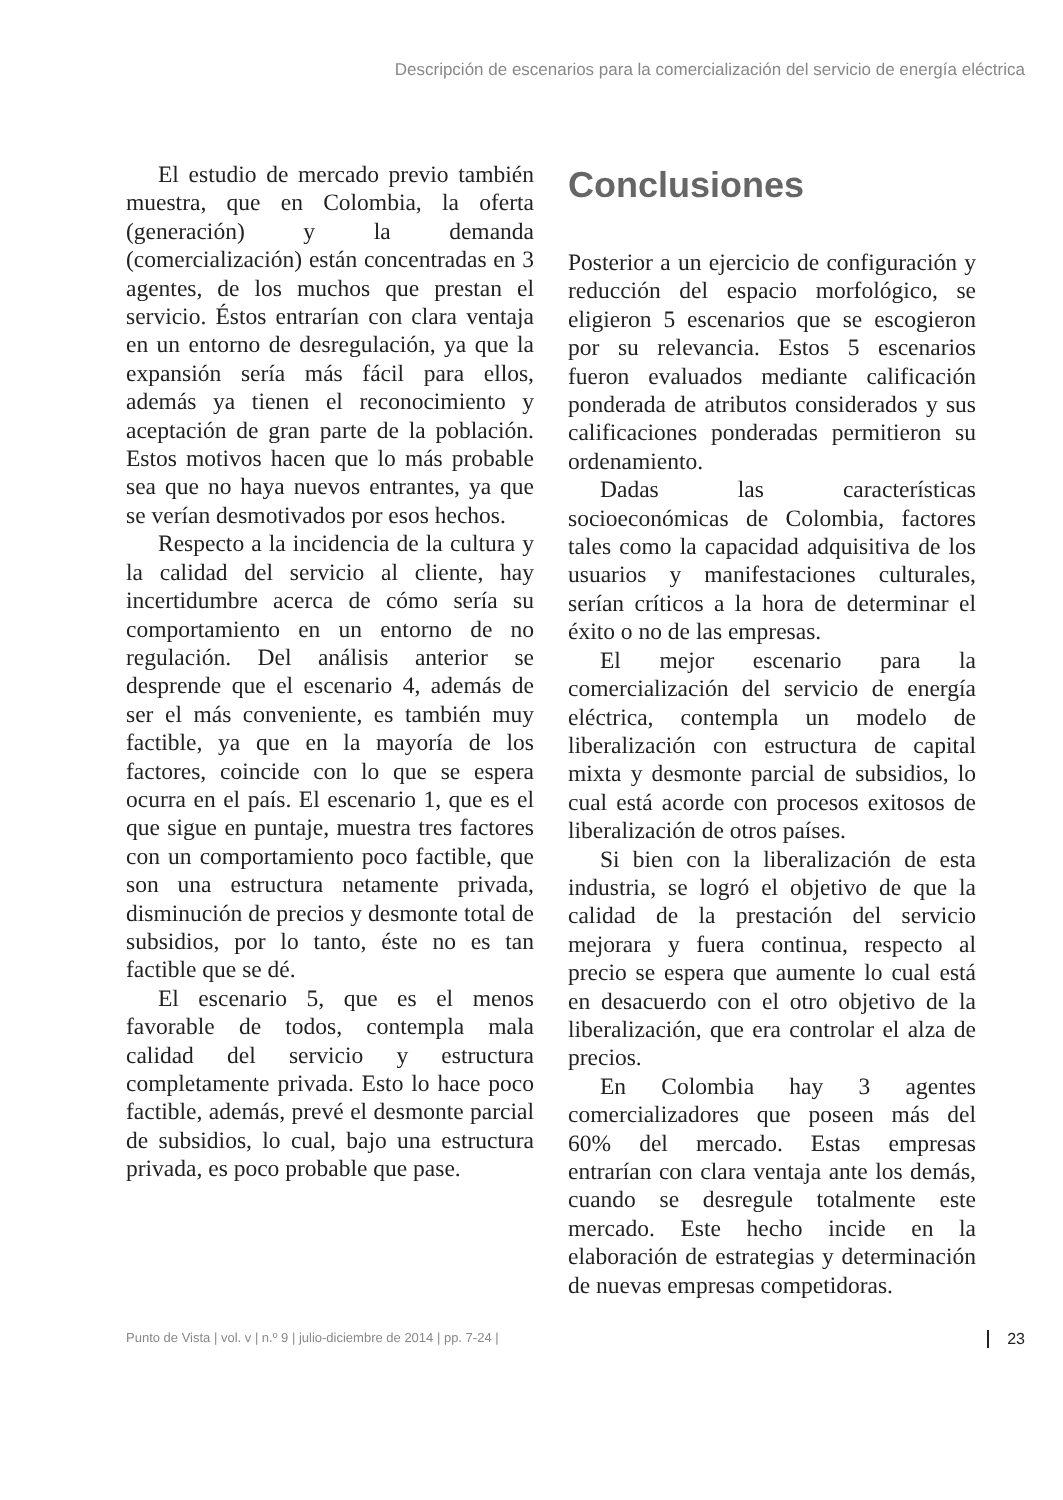Descripción de escenarios para la comercialización del servicio de energía eléctrica
El estudio de mercado previo también muestra, que en Colombia, la oferta (generación) y la demanda (comercialización) están concentradas en 3 agentes, de los muchos que prestan el servicio. Éstos entrarían con clara ventaja en un entorno de desregulación, ya que la expansión sería más fácil para ellos, además ya tienen el reconocimiento y aceptación de gran parte de la población. Estos motivos hacen que lo más probable sea que no haya nuevos entrantes, ya que se verían desmotivados por esos hechos.
Respecto a la incidencia de la cultura y la calidad del servicio al cliente, hay incertidumbre acerca de cómo sería su comportamiento en un entorno de no regulación. Del análisis anterior se desprende que el escenario 4, además de ser el más conveniente, es también muy factible, ya que en la mayoría de los factores, coincide con lo que se espera ocurra en el país. El escenario 1, que es el que sigue en puntaje, muestra tres factores con un comportamiento poco factible, que son una estructura netamente privada, disminución de precios y desmonte total de subsidios, por lo tanto, éste no es tan factible que se dé.
El escenario 5, que es el menos favorable de todos, contempla mala calidad del servicio y estructura completamente privada. Esto lo hace poco factible, además, prevé el desmonte parcial de subsidios, lo cual, bajo una estructura privada, es poco probable que pase.
Conclusiones
Posterior a un ejercicio de configuración y reducción del espacio morfológico, se eligieron 5 escenarios que se escogieron por su relevancia. Estos 5 escenarios fueron evaluados mediante calificación ponderada de atributos considerados y sus calificaciones ponderadas permitieron su ordenamiento.
Dadas las características socioeconómicas de Colombia, factores tales como la capacidad adquisitiva de los usuarios y manifestaciones culturales, serían críticos a la hora de determinar el éxito o no de las empresas.
El mejor escenario para la comercialización del servicio de energía eléctrica, contempla un modelo de liberalización con estructura de capital mixta y desmonte parcial de subsidios, lo cual está acorde con procesos exitosos de liberalización de otros países.
Si bien con la liberalización de esta industria, se logró el objetivo de que la calidad de la prestación del servicio mejorara y fuera continua, respecto al precio se espera que aumente lo cual está en desacuerdo con el otro objetivo de la liberalización, que era controlar el alza de precios.
En Colombia hay 3 agentes comercializadores que poseen más del 60% del mercado. Estas empresas entrarían con clara ventaja ante los demás, cuando se desregule totalmente este mercado. Este hecho incide en la elaboración de estrategias y determinación de nuevas empresas competidoras.
Punto de Vista | vol. v | n.º 9 | julio-diciembre de 2014 | pp. 7-24 | 23